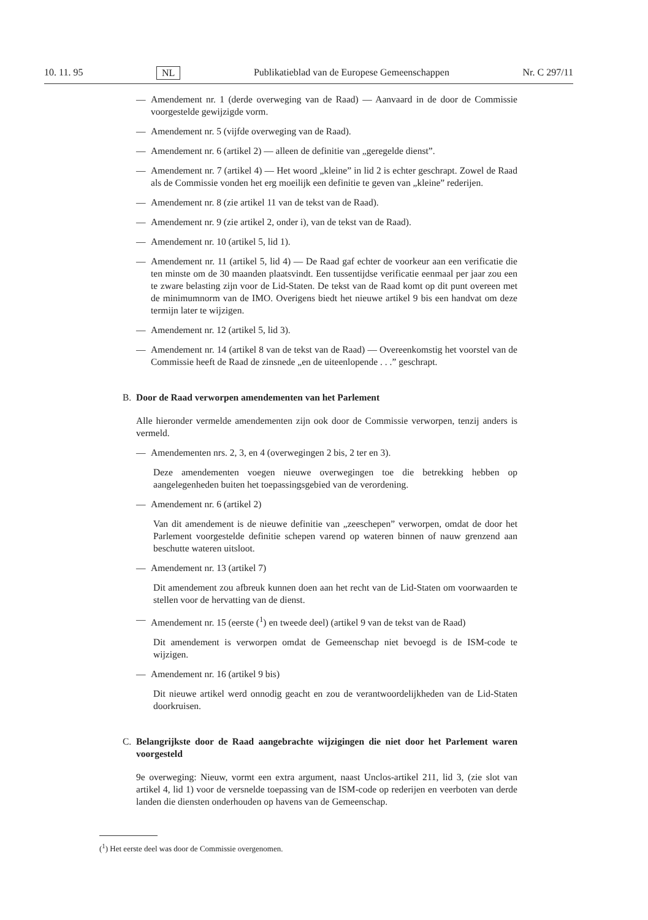10. 11. 95 NL Publikatieblad van de Europese Gemeenschappen Nr. C 297/11
— Amendement nr. 1 (derde overweging van de Raad) — Aanvaard in de door de Commissie voorgestelde gewijzigde vorm.
— Amendement nr. 5 (vijfde overweging van de Raad).
— Amendement nr. 6 (artikel 2) — alleen de definitie van „geregelde dienst”.
— Amendement nr. 7 (artikel 4) — Het woord „kleine” in lid 2 is echter geschrapt. Zowel de Raad als de Commissie vonden het erg moeilijk een definitie te geven van „kleine” rederijen.
— Amendement nr. 8 (zie artikel 11 van de tekst van de Raad).
— Amendement nr. 9 (zie artikel 2, onder i), van de tekst van de Raad).
— Amendement nr. 10 (artikel 5, lid 1).
— Amendement nr. 11 (artikel 5, lid 4) — De Raad gaf echter de voorkeur aan een verificatie die ten minste om de 30 maanden plaatsvindt. Een tussentijdse verificatie eenmaal per jaar zou een te zware belasting zijn voor de Lid-Staten. De tekst van de Raad komt op dit punt overeen met de minimumnorm van de IMO. Overigens biedt het nieuwe artikel 9 bis een handvat om deze termijn later te wijzigen.
— Amendement nr. 12 (artikel 5, lid 3).
— Amendement nr. 14 (artikel 8 van de tekst van de Raad) — Overeenkomstig het voorstel van de Commissie heeft de Raad de zinsnede „en de uiteenlopende . . .” geschrapt.
B. Door de Raad verworpen amendementen van het Parlement
Alle hieronder vermelde amendementen zijn ook door de Commissie verworpen, tenzij anders is vermeld.
— Amendementen nrs. 2, 3, en 4 (overwegingen 2 bis, 2 ter en 3).
Deze amendementen voegen nieuwe overwegingen toe die betrekking hebben op aangelegenheden buiten het toepassingsgebied van de verordening.
— Amendement nr. 6 (artikel 2)
Van dit amendement is de nieuwe definitie van „zeeschepen” verworpen, omdat de door het Parlement voorgestelde definitie schepen varend op wateren binnen of nauw grenzend aan beschutte wateren uitsloot.
— Amendement nr. 13 (artikel 7)
Dit amendement zou afbreuk kunnen doen aan het recht van de Lid-Staten om voorwaarden te stellen voor de hervatting van de dienst.
— Amendement nr. 15 (eerste (<sup>1</sup>) en tweede deel) (artikel 9 van de tekst van de Raad)
Dit amendement is verworpen omdat de Gemeenschap niet bevoegd is de ISM-code te wijzigen.
— Amendement nr. 16 (artikel 9 bis)
Dit nieuwe artikel werd onnodig geacht en zou de verantwoordelijkheden van de Lid-Staten doorkruisen.
C. Belangrijkste door de Raad aangebrachte wijzigingen die niet door het Parlement waren voorgesteld
9e overweging: Nieuw, vormt een extra argument, naast Unclos-artikel 211, lid 3, (zie slot van artikel 4, lid 1) voor de versnelde toepassing van de ISM-code op rederijen en veerboten van derde landen die diensten onderhouden op havens van de Gemeenschap.
(<sup>1</sup>) Het eerste deel was door de Commissie overgenomen.